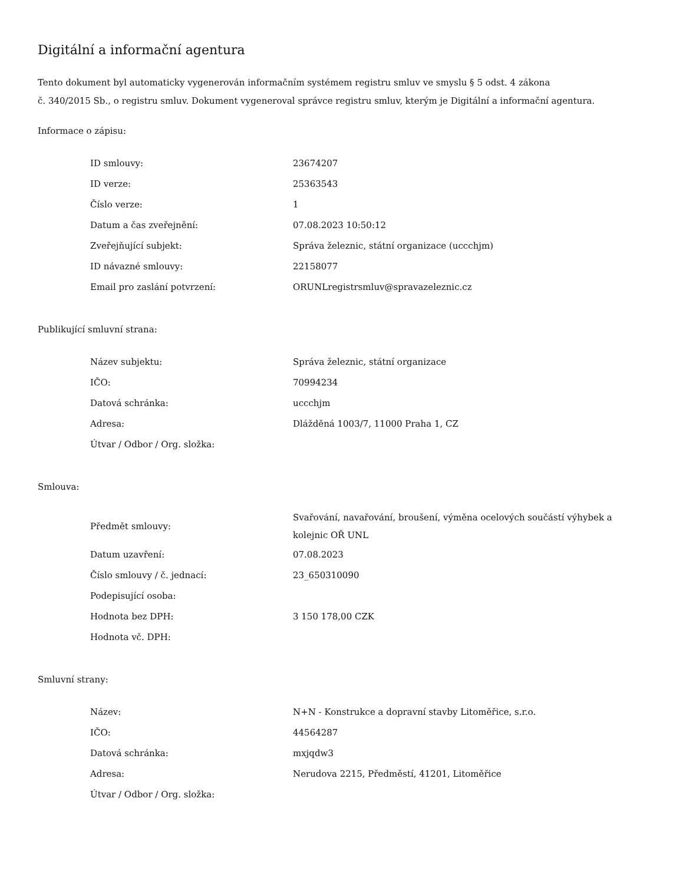Digitální a informační agentura
Tento dokument byl automaticky vygenerován informačním systémem registru smluv ve smyslu § 5 odst. 4 zákona
č. 340/2015 Sb., o registru smluv. Dokument vygeneroval správce registru smluv, kterým je Digitální a informační agentura.
Informace o zápisu:
| ID smlouvy: | 23674207 |
| ID verze: | 25363543 |
| Číslo verze: | 1 |
| Datum a čas zveřejnění: | 07.08.2023 10:50:12 |
| Zveřejňující subjekt: | Správa železnic, státní organizace (uccchjm) |
| ID návazné smlouvy: | 22158077 |
| Email pro zaslání potvrzení: | ORUNLregistrsmluv@spravazeleznic.cz |
Publikující smluvní strana:
| Název subjektu: | Správa železnic, státní organizace |
| IČO: | 70994234 |
| Datová schránka: | uccchjm |
| Adresa: | Dlážděná 1003/7, 11000 Praha 1, CZ |
| Útvar / Odbor / Org. složka: | |
Smlouva:
| Předmět smlouvy: | Svařování, navařování, broušení, výměna ocelových součástí výhybek a kolejnic OŘ UNL |
| Datum uzavření: | 07.08.2023 |
| Číslo smlouvy / č. jednací: | 23_650310090 |
| Podepisující osoba: | |
| Hodnota bez DPH: | 3 150 178,00 CZK |
| Hodnota vč. DPH: | |
Smluvní strany:
| Název: | N+N - Konstrukce a dopravní stavby Litoměřice, s.r.o. |
| IČO: | 44564287 |
| Datová schránka: | mxjqdw3 |
| Adresa: | Nerudova 2215, Předměstí, 41201, Litoměřice |
| Útvar / Odbor / Org. složka: | |